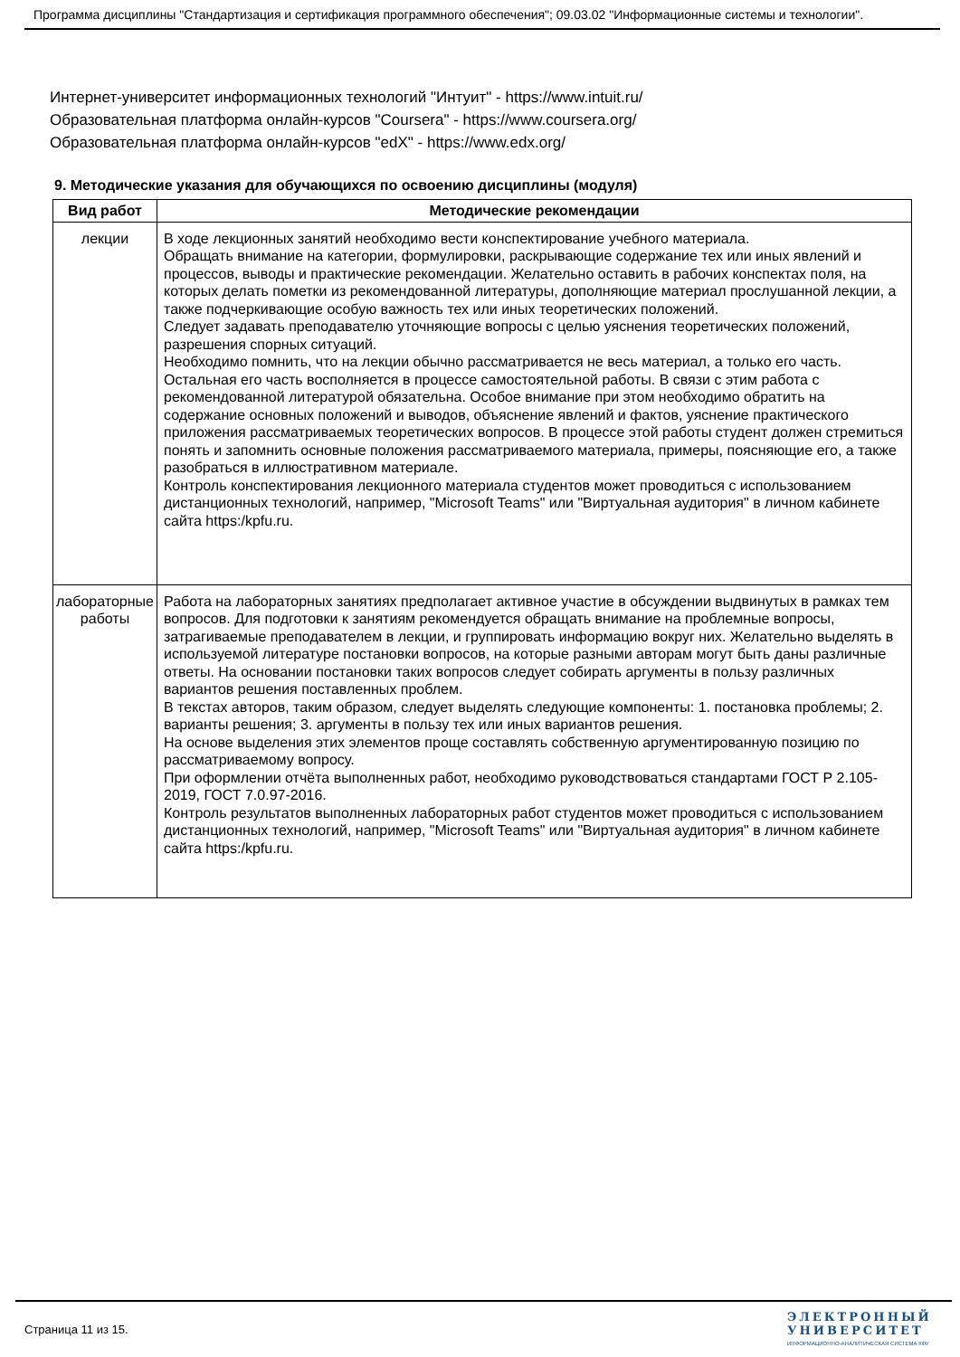Программа дисциплины "Стандартизация и сертификация программного обеспечения"; 09.03.02 "Информационные системы и технологии".
Интернет-университет информационных технологий "Интуит" - https://www.intuit.ru/
Образовательная платформа онлайн-курсов "Coursera" - https://www.coursera.org/
Образовательная платформа онлайн-курсов "edX" - https://www.edx.org/
9. Методические указания для обучающихся по освоению дисциплины (модуля)
| Вид работ | Методические рекомендации |
| --- | --- |
| лекции | В ходе лекционных занятий необходимо вести конспектирование учебного материала. Обращать внимание на категории, формулировки, раскрывающие содержание тех или иных явлений и процессов, выводы и практические рекомендации. Желательно оставить в рабочих конспектах поля, на которых делать пометки из рекомендованной литературы, дополняющие материал прослушанной лекции, а также подчеркивающие особую важность тех или иных теоретических положений. Следует задавать преподавателю уточняющие вопросы с целью уяснения теоретических положений, разрешения спорных ситуаций. Необходимо помнить, что на лекции обычно рассматривается не весь материал, а только его часть. Остальная его часть восполняется в процессе самостоятельной работы. В связи с этим работа с рекомендованной литературой обязательна. Особое внимание при этом необходимо обратить на содержание основных положений и выводов, объяснение явлений и фактов, уяснение практического приложения рассматриваемых теоретических вопросов. В процессе этой работы студент должен стремиться понять и запомнить основные положения рассматриваемого материала, примеры, поясняющие его, а также разобраться в иллюстративном материале. Контроль конспектирования лекционного материала студентов может проводиться с использованием дистанционных технологий, например, "Microsoft Teams" или "Виртуальная аудитория" в личном кабинете сайта https:/kpfu.ru. |
| лабораторные работы | Работа на лабораторных занятиях предполагает активное участие в обсуждении выдвинутых в рамках тем вопросов. Для подготовки к занятиям рекомендуется обращать внимание на проблемные вопросы, затрагиваемые преподавателем в лекции, и группировать информацию вокруг них. Желательно выделять в используемой литературе постановки вопросов, на которые разными авторам могут быть даны различные ответы. На основании постановки таких вопросов следует собирать аргументы в пользу различных вариантов решения поставленных проблем. В текстах авторов, таким образом, следует выделять следующие компоненты: 1. постановка проблемы; 2. варианты решения; 3. аргументы в пользу тех или иных вариантов решения. На основе выделения этих элементов проще составлять собственную аргументированную позицию по рассматриваемому вопросу. При оформлении отчёта выполненных работ, необходимо руководствоваться стандартами ГОСТ Р 2.105-2019, ГОСТ 7.0.97-2016. Контроль результатов выполненных лабораторных работ студентов может проводиться с использованием дистанционных технологий, например, "Microsoft Teams" или "Виртуальная аудитория" в личном кабинете сайта https:/kpfu.ru. |
Страница 11 из 15.
ЭЛЕКТРОННЫЙ
УНИВЕРСИТЕТ
ИНФОРМАЦИОННО-АНАЛИТИЧЕСКАЯ СИСТЕМА КФУ